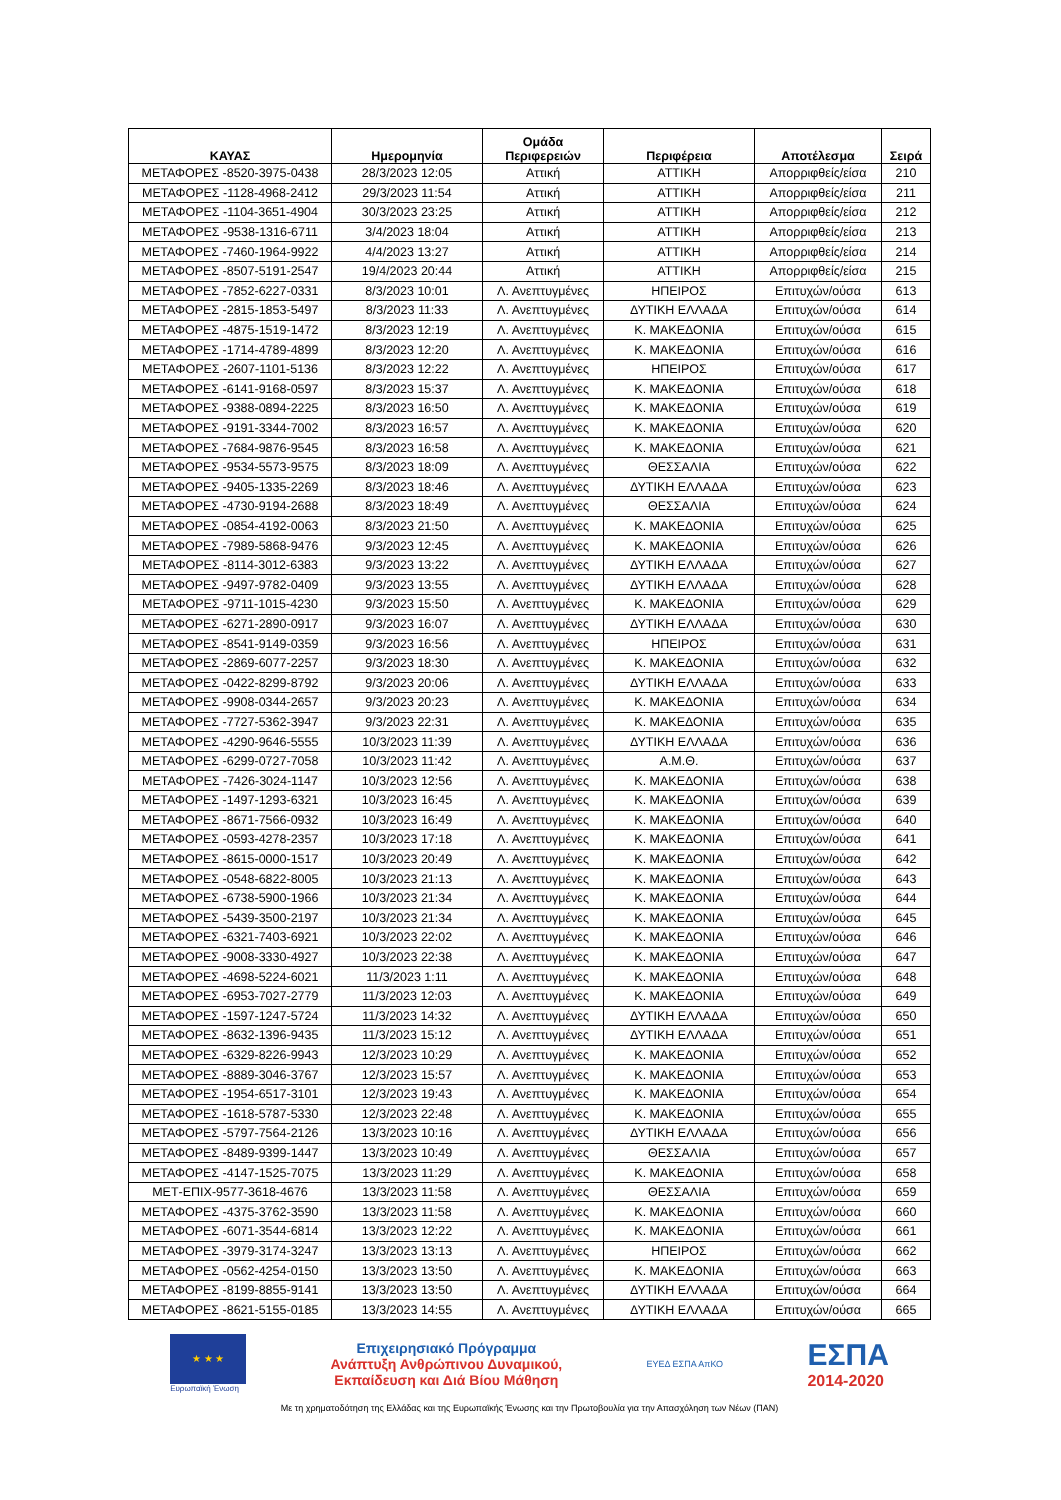| ΚΑΥΑΣ | Ημερομηνία | Ομάδα Περιφερειών | Περιφέρεια | Αποτέλεσμα | Σειρά |
| --- | --- | --- | --- | --- | --- |
| ΜΕΤΑΦΟΡΕΣ -8520-3975-0438 | 28/3/2023 12:05 | Αττική | ΑΤΤΙΚΗ | Απορριφθείς/είσα | 210 |
| ΜΕΤΑΦΟΡΕΣ -1128-4968-2412 | 29/3/2023 11:54 | Αττική | ΑΤΤΙΚΗ | Απορριφθείς/είσα | 211 |
| ΜΕΤΑΦΟΡΕΣ -1104-3651-4904 | 30/3/2023 23:25 | Αττική | ΑΤΤΙΚΗ | Απορριφθείς/είσα | 212 |
| ΜΕΤΑΦΟΡΕΣ -9538-1316-6711 | 3/4/2023 18:04 | Αττική | ΑΤΤΙΚΗ | Απορριφθείς/είσα | 213 |
| ΜΕΤΑΦΟΡΕΣ -7460-1964-9922 | 4/4/2023 13:27 | Αττική | ΑΤΤΙΚΗ | Απορριφθείς/είσα | 214 |
| ΜΕΤΑΦΟΡΕΣ -8507-5191-2547 | 19/4/2023 20:44 | Αττική | ΑΤΤΙΚΗ | Απορριφθείς/είσα | 215 |
| ΜΕΤΑΦΟΡΕΣ -7852-6227-0331 | 8/3/2023 10:01 | Λ. Ανεπτυγμένες | ΗΠΕΙΡΟΣ | Επιτυχών/ούσα | 613 |
| ΜΕΤΑΦΟΡΕΣ -2815-1853-5497 | 8/3/2023 11:33 | Λ. Ανεπτυγμένες | ΔΥΤΙΚΗ ΕΛΛΑΔΑ | Επιτυχών/ούσα | 614 |
| ΜΕΤΑΦΟΡΕΣ -4875-1519-1472 | 8/3/2023 12:19 | Λ. Ανεπτυγμένες | Κ. ΜΑΚΕΔΟΝΙΑ | Επιτυχών/ούσα | 615 |
| ΜΕΤΑΦΟΡΕΣ -1714-4789-4899 | 8/3/2023 12:20 | Λ. Ανεπτυγμένες | Κ. ΜΑΚΕΔΟΝΙΑ | Επιτυχών/ούσα | 616 |
| ΜΕΤΑΦΟΡΕΣ -2607-1101-5136 | 8/3/2023 12:22 | Λ. Ανεπτυγμένες | ΗΠΕΙΡΟΣ | Επιτυχών/ούσα | 617 |
| ΜΕΤΑΦΟΡΕΣ -6141-9168-0597 | 8/3/2023 15:37 | Λ. Ανεπτυγμένες | Κ. ΜΑΚΕΔΟΝΙΑ | Επιτυχών/ούσα | 618 |
| ΜΕΤΑΦΟΡΕΣ -9388-0894-2225 | 8/3/2023 16:50 | Λ. Ανεπτυγμένες | Κ. ΜΑΚΕΔΟΝΙΑ | Επιτυχών/ούσα | 619 |
| ΜΕΤΑΦΟΡΕΣ -9191-3344-7002 | 8/3/2023 16:57 | Λ. Ανεπτυγμένες | Κ. ΜΑΚΕΔΟΝΙΑ | Επιτυχών/ούσα | 620 |
| ΜΕΤΑΦΟΡΕΣ -7684-9876-9545 | 8/3/2023 16:58 | Λ. Ανεπτυγμένες | Κ. ΜΑΚΕΔΟΝΙΑ | Επιτυχών/ούσα | 621 |
| ΜΕΤΑΦΟΡΕΣ -9534-5573-9575 | 8/3/2023 18:09 | Λ. Ανεπτυγμένες | ΘΕΣΣΑΛΙΑ | Επιτυχών/ούσα | 622 |
| ΜΕΤΑΦΟΡΕΣ -9405-1335-2269 | 8/3/2023 18:46 | Λ. Ανεπτυγμένες | ΔΥΤΙΚΗ ΕΛΛΑΔΑ | Επιτυχών/ούσα | 623 |
| ΜΕΤΑΦΟΡΕΣ -4730-9194-2688 | 8/3/2023 18:49 | Λ. Ανεπτυγμένες | ΘΕΣΣΑΛΙΑ | Επιτυχών/ούσα | 624 |
| ΜΕΤΑΦΟΡΕΣ -0854-4192-0063 | 8/3/2023 21:50 | Λ. Ανεπτυγμένες | Κ. ΜΑΚΕΔΟΝΙΑ | Επιτυχών/ούσα | 625 |
| ΜΕΤΑΦΟΡΕΣ -7989-5868-9476 | 9/3/2023 12:45 | Λ. Ανεπτυγμένες | Κ. ΜΑΚΕΔΟΝΙΑ | Επιτυχών/ούσα | 626 |
| ΜΕΤΑΦΟΡΕΣ -8114-3012-6383 | 9/3/2023 13:22 | Λ. Ανεπτυγμένες | ΔΥΤΙΚΗ ΕΛΛΑΔΑ | Επιτυχών/ούσα | 627 |
| ΜΕΤΑΦΟΡΕΣ -9497-9782-0409 | 9/3/2023 13:55 | Λ. Ανεπτυγμένες | ΔΥΤΙΚΗ ΕΛΛΑΔΑ | Επιτυχών/ούσα | 628 |
| ΜΕΤΑΦΟΡΕΣ -9711-1015-4230 | 9/3/2023 15:50 | Λ. Ανεπτυγμένες | Κ. ΜΑΚΕΔΟΝΙΑ | Επιτυχών/ούσα | 629 |
| ΜΕΤΑΦΟΡΕΣ -6271-2890-0917 | 9/3/2023 16:07 | Λ. Ανεπτυγμένες | ΔΥΤΙΚΗ ΕΛΛΑΔΑ | Επιτυχών/ούσα | 630 |
| ΜΕΤΑΦΟΡΕΣ -8541-9149-0359 | 9/3/2023 16:56 | Λ. Ανεπτυγμένες | ΗΠΕΙΡΟΣ | Επιτυχών/ούσα | 631 |
| ΜΕΤΑΦΟΡΕΣ -2869-6077-2257 | 9/3/2023 18:30 | Λ. Ανεπτυγμένες | Κ. ΜΑΚΕΔΟΝΙΑ | Επιτυχών/ούσα | 632 |
| ΜΕΤΑΦΟΡΕΣ -0422-8299-8792 | 9/3/2023 20:06 | Λ. Ανεπτυγμένες | ΔΥΤΙΚΗ ΕΛΛΑΔΑ | Επιτυχών/ούσα | 633 |
| ΜΕΤΑΦΟΡΕΣ -9908-0344-2657 | 9/3/2023 20:23 | Λ. Ανεπτυγμένες | Κ. ΜΑΚΕΔΟΝΙΑ | Επιτυχών/ούσα | 634 |
| ΜΕΤΑΦΟΡΕΣ -7727-5362-3947 | 9/3/2023 22:31 | Λ. Ανεπτυγμένες | Κ. ΜΑΚΕΔΟΝΙΑ | Επιτυχών/ούσα | 635 |
| ΜΕΤΑΦΟΡΕΣ -4290-9646-5555 | 10/3/2023 11:39 | Λ. Ανεπτυγμένες | ΔΥΤΙΚΗ ΕΛΛΑΔΑ | Επιτυχών/ούσα | 636 |
| ΜΕΤΑΦΟΡΕΣ -6299-0727-7058 | 10/3/2023 11:42 | Λ. Ανεπτυγμένες | Α.Μ.Θ. | Επιτυχών/ούσα | 637 |
| ΜΕΤΑΦΟΡΕΣ -7426-3024-1147 | 10/3/2023 12:56 | Λ. Ανεπτυγμένες | Κ. ΜΑΚΕΔΟΝΙΑ | Επιτυχών/ούσα | 638 |
| ΜΕΤΑΦΟΡΕΣ -1497-1293-6321 | 10/3/2023 16:45 | Λ. Ανεπτυγμένες | Κ. ΜΑΚΕΔΟΝΙΑ | Επιτυχών/ούσα | 639 |
| ΜΕΤΑΦΟΡΕΣ -8671-7566-0932 | 10/3/2023 16:49 | Λ. Ανεπτυγμένες | Κ. ΜΑΚΕΔΟΝΙΑ | Επιτυχών/ούσα | 640 |
| ΜΕΤΑΦΟΡΕΣ -0593-4278-2357 | 10/3/2023 17:18 | Λ. Ανεπτυγμένες | Κ. ΜΑΚΕΔΟΝΙΑ | Επιτυχών/ούσα | 641 |
| ΜΕΤΑΦΟΡΕΣ -8615-0000-1517 | 10/3/2023 20:49 | Λ. Ανεπτυγμένες | Κ. ΜΑΚΕΔΟΝΙΑ | Επιτυχών/ούσα | 642 |
| ΜΕΤΑΦΟΡΕΣ -0548-6822-8005 | 10/3/2023 21:13 | Λ. Ανεπτυγμένες | Κ. ΜΑΚΕΔΟΝΙΑ | Επιτυχών/ούσα | 643 |
| ΜΕΤΑΦΟΡΕΣ -6738-5900-1966 | 10/3/2023 21:34 | Λ. Ανεπτυγμένες | Κ. ΜΑΚΕΔΟΝΙΑ | Επιτυχών/ούσα | 644 |
| ΜΕΤΑΦΟΡΕΣ -5439-3500-2197 | 10/3/2023 21:34 | Λ. Ανεπτυγμένες | Κ. ΜΑΚΕΔΟΝΙΑ | Επιτυχών/ούσα | 645 |
| ΜΕΤΑΦΟΡΕΣ -6321-7403-6921 | 10/3/2023 22:02 | Λ. Ανεπτυγμένες | Κ. ΜΑΚΕΔΟΝΙΑ | Επιτυχών/ούσα | 646 |
| ΜΕΤΑΦΟΡΕΣ -9008-3330-4927 | 10/3/2023 22:38 | Λ. Ανεπτυγμένες | Κ. ΜΑΚΕΔΟΝΙΑ | Επιτυχών/ούσα | 647 |
| ΜΕΤΑΦΟΡΕΣ -4698-5224-6021 | 11/3/2023 1:11 | Λ. Ανεπτυγμένες | Κ. ΜΑΚΕΔΟΝΙΑ | Επιτυχών/ούσα | 648 |
| ΜΕΤΑΦΟΡΕΣ -6953-7027-2779 | 11/3/2023 12:03 | Λ. Ανεπτυγμένες | Κ. ΜΑΚΕΔΟΝΙΑ | Επιτυχών/ούσα | 649 |
| ΜΕΤΑΦΟΡΕΣ -1597-1247-5724 | 11/3/2023 14:32 | Λ. Ανεπτυγμένες | ΔΥΤΙΚΗ ΕΛΛΑΔΑ | Επιτυχών/ούσα | 650 |
| ΜΕΤΑΦΟΡΕΣ -8632-1396-9435 | 11/3/2023 15:12 | Λ. Ανεπτυγμένες | ΔΥΤΙΚΗ ΕΛΛΑΔΑ | Επιτυχών/ούσα | 651 |
| ΜΕΤΑΦΟΡΕΣ -6329-8226-9943 | 12/3/2023 10:29 | Λ. Ανεπτυγμένες | Κ. ΜΑΚΕΔΟΝΙΑ | Επιτυχών/ούσα | 652 |
| ΜΕΤΑΦΟΡΕΣ -8889-3046-3767 | 12/3/2023 15:57 | Λ. Ανεπτυγμένες | Κ. ΜΑΚΕΔΟΝΙΑ | Επιτυχών/ούσα | 653 |
| ΜΕΤΑΦΟΡΕΣ -1954-6517-3101 | 12/3/2023 19:43 | Λ. Ανεπτυγμένες | Κ. ΜΑΚΕΔΟΝΙΑ | Επιτυχών/ούσα | 654 |
| ΜΕΤΑΦΟΡΕΣ -1618-5787-5330 | 12/3/2023 22:48 | Λ. Ανεπτυγμένες | Κ. ΜΑΚΕΔΟΝΙΑ | Επιτυχών/ούσα | 655 |
| ΜΕΤΑΦΟΡΕΣ -5797-7564-2126 | 13/3/2023 10:16 | Λ. Ανεπτυγμένες | ΔΥΤΙΚΗ ΕΛΛΑΔΑ | Επιτυχών/ούσα | 656 |
| ΜΕΤΑΦΟΡΕΣ -8489-9399-1447 | 13/3/2023 10:49 | Λ. Ανεπτυγμένες | ΘΕΣΣΑΛΙΑ | Επιτυχών/ούσα | 657 |
| ΜΕΤΑΦΟΡΕΣ -4147-1525-7075 | 13/3/2023 11:29 | Λ. Ανεπτυγμένες | Κ. ΜΑΚΕΔΟΝΙΑ | Επιτυχών/ούσα | 658 |
| ΜΕΤ-ΕΠΙΧ-9577-3618-4676 | 13/3/2023 11:58 | Λ. Ανεπτυγμένες | ΘΕΣΣΑΛΙΑ | Επιτυχών/ούσα | 659 |
| ΜΕΤΑΦΟΡΕΣ -4375-3762-3590 | 13/3/2023 11:58 | Λ. Ανεπτυγμένες | Κ. ΜΑΚΕΔΟΝΙΑ | Επιτυχών/ούσα | 660 |
| ΜΕΤΑΦΟΡΕΣ -6071-3544-6814 | 13/3/2023 12:22 | Λ. Ανεπτυγμένες | Κ. ΜΑΚΕΔΟΝΙΑ | Επιτυχών/ούσα | 661 |
| ΜΕΤΑΦΟΡΕΣ -3979-3174-3247 | 13/3/2023 13:13 | Λ. Ανεπτυγμένες | ΗΠΕΙΡΟΣ | Επιτυχών/ούσα | 662 |
| ΜΕΤΑΦΟΡΕΣ -0562-4254-0150 | 13/3/2023 13:50 | Λ. Ανεπτυγμένες | Κ. ΜΑΚΕΔΟΝΙΑ | Επιτυχών/ούσα | 663 |
| ΜΕΤΑΦΟΡΕΣ -8199-8855-9141 | 13/3/2023 13:50 | Λ. Ανεπτυγμένες | ΔΥΤΙΚΗ ΕΛΛΑΔΑ | Επιτυχών/ούσα | 664 |
| ΜΕΤΑΦΟΡΕΣ -8621-5155-0185 | 13/3/2023 14:55 | Λ. Ανεπτυγμένες | ΔΥΤΙΚΗ ΕΛΛΑΔΑ | Επιτυχών/ούσα | 665 |
★ ★ ★
Ευρωπαϊκή Ένωση
Επιχειρησιακό Πρόγραμμα
Ανάπτυξη Ανθρώπινου Δυναμικού,
Εκπαίδευση και Διά Βίου Μάθηση
ΕΥΕΔ ΕΣΠΑ ΑπΚΟ
ΕΣΠΑ
2014-2020
Με τη χρηματοδότηση της Ελλάδας και της Ευρωπαϊκής Ένωσης και την Πρωτοβουλία για την Απασχόληση των Νέων (ΠΑΝ)